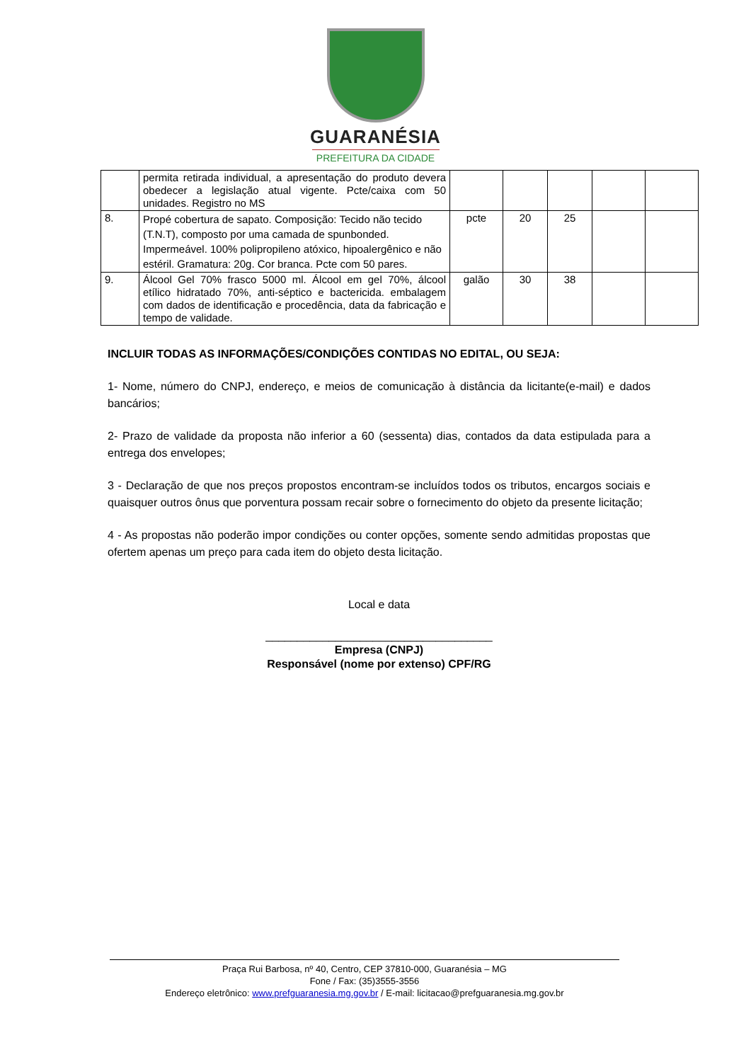GUARANÉSIA
PREFEITURA DA CIDADE
| | permita retirada individual, a apresentação do produto devera obedecer a legislação atual vigente. Pcte/caixa com 50 unidades. Registro no MS | | | | | |
| 8. | Propé cobertura de sapato. Composição: Tecido não tecido (T.N.T), composto por uma camada de spunbonded. Impermeável. 100% polipropileno atóxico, hipoalergênico e não estéril. Gramatura: 20g. Cor branca. Pcte com 50 pares. | pcte | 20 | 25 | | |
| 9. | Álcool Gel 70% frasco 5000 ml. Álcool em gel 70%, álcool etílico hidratado 70%, anti-séptico e bactericida. embalagem com dados de identificação e procedência, data da fabricação e tempo de validade. | galão | 30 | 38 | | |
INCLUIR TODAS AS INFORMAÇÕES/CONDIÇÕES CONTIDAS NO EDITAL, OU SEJA:
1- Nome, número do CNPJ, endereço, e meios de comunicação à distância da licitante(e-mail) e dados bancários;
2- Prazo de validade da proposta não inferior a 60 (sessenta) dias, contados da data estipulada para a entrega dos envelopes;
3 - Declaração de que nos preços propostos encontram-se incluídos todos os tributos, encargos sociais e quaisquer outros ônus que porventura possam recair sobre o fornecimento do objeto da presente licitação;
4 - As propostas não poderão impor condições ou conter opções, somente sendo admitidas propostas que ofertem apenas um preço para cada item do objeto desta licitação.
Local e data
____________________________________
Empresa (CNPJ)
Responsável (nome por extenso) CPF/RG
Praça Rui Barbosa, nº 40, Centro, CEP 37810-000, Guaranésia – MG
Fone / Fax: (35)3555-3556
Endereço eletrônico: www.prefguaranesia.mg.gov.br / E-mail: licitacao@prefguaranesia.mg.gov.br